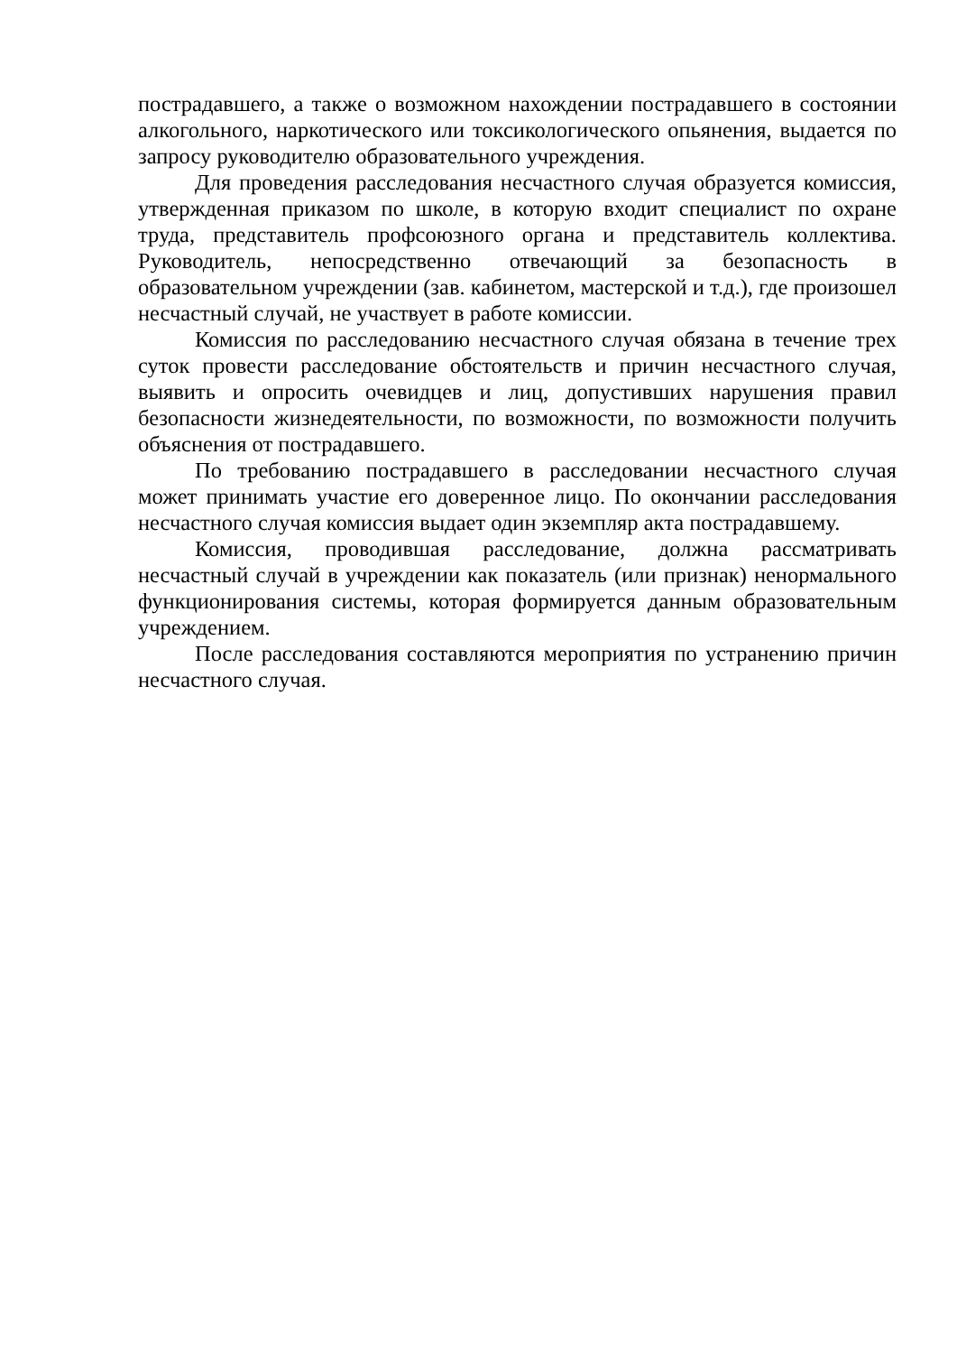пострадавшего, а также о возможном нахождении пострадавшего в состоянии алкогольного, наркотического или токсикологического опьянения, выдается по запросу руководителю образовательного учреждения.
Для проведения расследования несчастного случая образуется комиссия, утвержденная приказом по школе, в которую входит специалист по охране труда, представитель профсоюзного органа и представитель коллектива. Руководитель, непосредственно отвечающий за безопасность в образовательном учреждении (зав. кабинетом, мастерской и т.д.), где произошел несчастный случай, не участвует в работе комиссии.
Комиссия по расследованию несчастного случая обязана в течение трех суток провести расследование обстоятельств и причин несчастного случая, выявить и опросить очевидцев и лиц, допустивших нарушения правил безопасности жизнедеятельности, по возможности, по возможности получить объяснения от пострадавшего.
По требованию пострадавшего в расследовании несчастного случая может принимать участие его доверенное лицо. По окончании расследования несчастного случая комиссия выдает один экземпляр акта пострадавшему.
Комиссия, проводившая расследование, должна рассматривать несчастный случай в учреждении как показатель (или признак) ненормального функционирования системы, которая формируется данным образовательным учреждением.
После расследования составляются мероприятия по устранению причин несчастного случая.